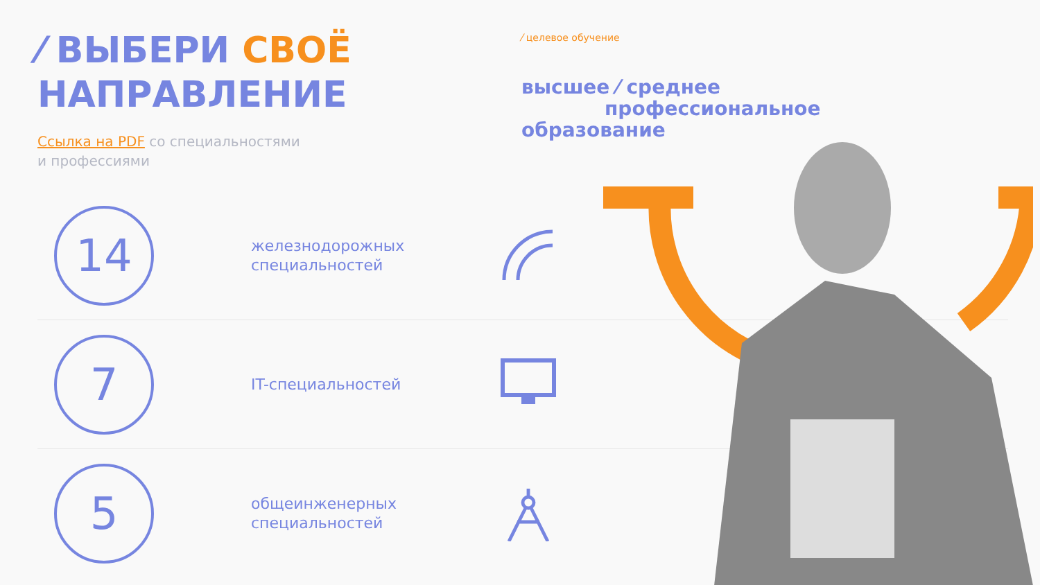⁄ ВЫБЕРИ СВОЁ
НАПРАВЛЕНИЕ
Ссылка на PDF со специальностями
и профессиями
14
железнодорожных специальностей
7
IT-специальностей
5
общеинженерных специальностей
⁄ целевое обучение
высшее ⁄ среднее
профессиональное
образование